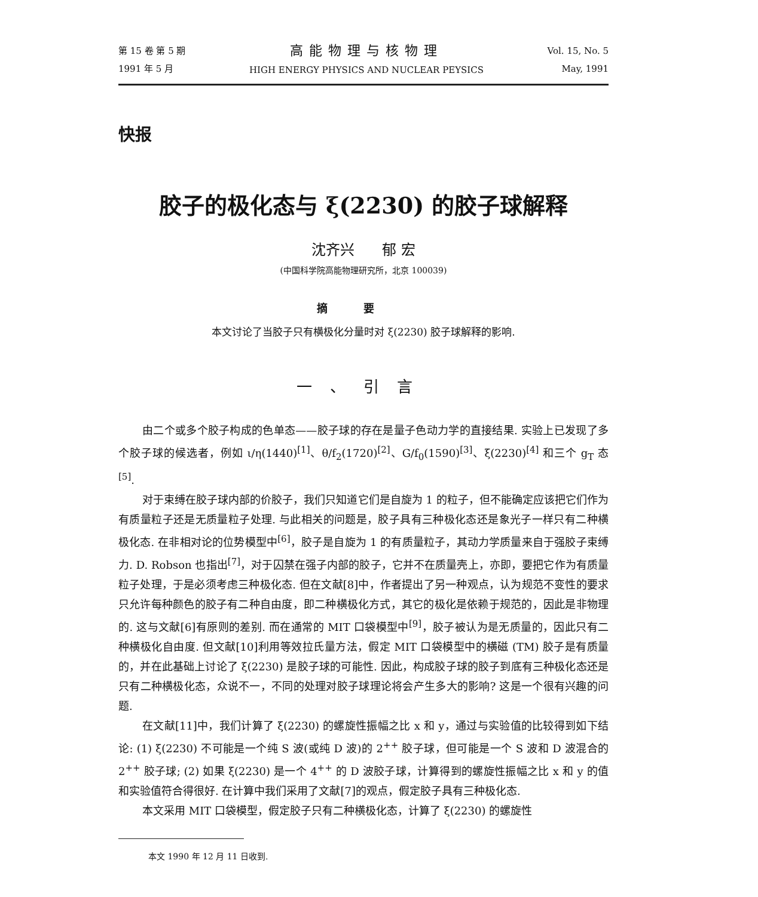第 15 卷 第 5 期
1991 年 5 月
高能物理与核物理
HIGH ENERGY PHYSICS AND NUCLEAR PEYSICS
Vol. 15, No. 5
May, 1991
快报
胶子的极化态与 ξ(2230) 的胶子球解释
沈齐兴 郁 宏
(中国科学院高能物理研究所，北京 100039)
摘要
本文讨论了当胶子只有横极化分量时对 ξ(2230) 胶子球解释的影响.
一、引言
由二个或多个胶子构成的色单态——胶子球的存在是量子色动力学的直接结果. 实验上已发现了多个胶子球的候选者，例如 ι/η(1440)<sup>[1]</sup>、θ/f<sub>2</sub>(1720)<sup>[2]</sup>、G/f<sub>0</sub>(1590)<sup>[3]</sup>、ξ(2230)<sup>[4]</sup> 和三个 g<sub>T</sub> 态<sup>[5]</sup>.
对于束缚在胶子球内部的价胶子，我们只知道它们是自旋为 1 的粒子，但不能确定应该把它们作为有质量粒子还是无质量粒子处理. 与此相关的问题是，胶子具有三种极化态还是象光子一样只有二种横极化态. 在非相对论的位势模型中<sup>[6]</sup>，胶子是自旋为 1 的有质量粒子，其动力学质量来自于强胶子束缚力. D. Robson 也指出<sup>[7]</sup>，对于囚禁在强子内部的胶子，它并不在质量壳上，亦即，要把它作为有质量粒子处理，于是必须考虑三种极化态. 但在文献[8]中，作者提出了另一种观点，认为规范不变性的要求只允许每种颜色的胶子有二种自由度，即二种横极化方式，其它的极化是依赖于规范的，因此是非物理的. 这与文献[6]有原则的差别. 而在通常的 MIT 口袋模型中<sup>[9]</sup>，胶子被认为是无质量的，因此只有二种横极化自由度. 但文献[10]利用等效拉氏量方法，假定 MIT 口袋模型中的横磁 (TM) 胶子是有质量的，并在此基础上讨论了 ξ(2230) 是胶子球的可能性. 因此，构成胶子球的胶子到底有三种极化态还是只有二种横极化态，众说不一，不同的处理对胶子球理论将会产生多大的影响? 这是一个很有兴趣的问题.
在文献[11]中，我们计算了 ξ(2230) 的螺旋性振幅之比 x 和 y，通过与实验值的比较得到如下结论: (1) ξ(2230) 不可能是一个纯 S 波(或纯 D 波)的 2<sup>++</sup> 胶子球，但可能是一个 S 波和 D 波混合的 2<sup>++</sup> 胶子球; (2) 如果 ξ(2230) 是一个 4<sup>++</sup> 的 D 波胶子球，计算得到的螺旋性振幅之比 x 和 y 的值和实验值符合得很好. 在计算中我们采用了文献[7]的观点，假定胶子具有三种极化态.
本文采用 MIT 口袋模型，假定胶子只有二种横极化态，计算了 ξ(2230) 的螺旋性
本文 1990 年 12 月 11 日收到.